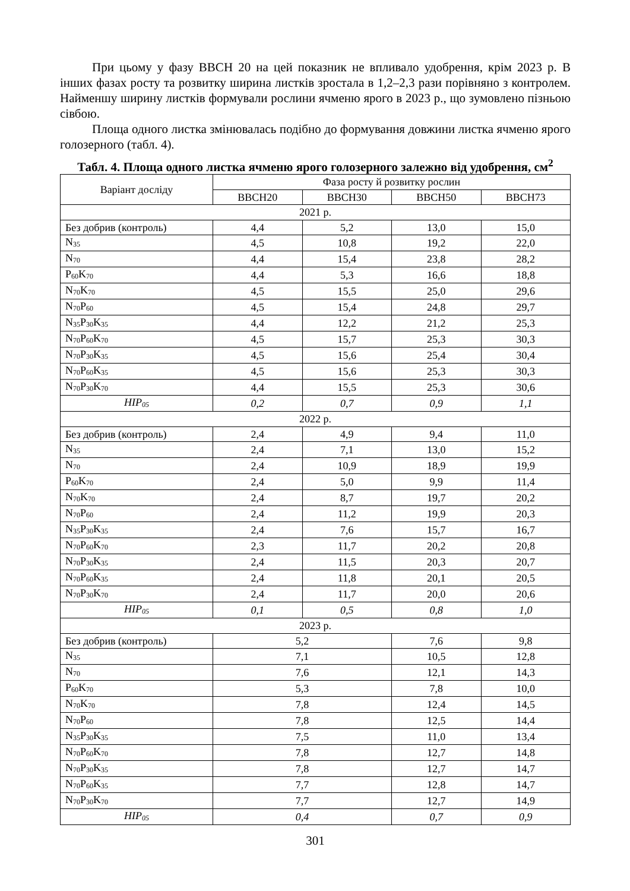При цьому у фазу ВВСН 20 на цей показник не впливало удобрення, крім 2023 р. В інших фазах росту та розвитку ширина листків зростала в 1,2–2,3 рази порівняно з контролем. Найменшу ширину листків формували рослини ячменю ярого в 2023 р., що зумовлено пізньою сівбою.
Площа одного листка змінювалась подібно до формування довжини листка ячменю ярого голозерного (табл. 4).
Табл. 4. Площа одного листка ячменю ярого голозерного залежно від удобрення, см<sup>2</sup>
| Варіант досліду | Фаза росту й розвитку рослин | | | |
| --- | --- | --- | --- | --- |
| | ВВСН20 | ВВСН30 | ВВСН50 | ВВСН73 |
| 2021 р. | | | | |
| Без добрив (контроль) | 4,4 | 5,2 | 13,0 | 15,0 |
| N<sub>35</sub> | 4,5 | 10,8 | 19,2 | 22,0 |
| N<sub>70</sub> | 4,4 | 15,4 | 23,8 | 28,2 |
| P<sub>60</sub>K<sub>70</sub> | 4,4 | 5,3 | 16,6 | 18,8 |
| N<sub>70</sub>K<sub>70</sub> | 4,5 | 15,5 | 25,0 | 29,6 |
| N<sub>70</sub>P<sub>60</sub> | 4,5 | 15,4 | 24,8 | 29,7 |
| N<sub>35</sub>P<sub>30</sub>K<sub>35</sub> | 4,4 | 12,2 | 21,2 | 25,3 |
| N<sub>70</sub>P<sub>60</sub>K<sub>70</sub> | 4,5 | 15,7 | 25,3 | 30,3 |
| N<sub>70</sub>P<sub>30</sub>K<sub>35</sub> | 4,5 | 15,6 | 25,4 | 30,4 |
| N<sub>70</sub>P<sub>60</sub>K<sub>35</sub> | 4,5 | 15,6 | 25,3 | 30,3 |
| N<sub>70</sub>P<sub>30</sub>K<sub>70</sub> | 4,4 | 15,5 | 25,3 | 30,6 |
| НІР<sub>05</sub> | 0,2 | 0,7 | 0,9 | 1,1 |
| 2022 р. | | | | |
| Без добрив (контроль) | 2,4 | 4,9 | 9,4 | 11,0 |
| N<sub>35</sub> | 2,4 | 7,1 | 13,0 | 15,2 |
| N<sub>70</sub> | 2,4 | 10,9 | 18,9 | 19,9 |
| P<sub>60</sub>K<sub>70</sub> | 2,4 | 5,0 | 9,9 | 11,4 |
| N<sub>70</sub>K<sub>70</sub> | 2,4 | 8,7 | 19,7 | 20,2 |
| N<sub>70</sub>P<sub>60</sub> | 2,4 | 11,2 | 19,9 | 20,3 |
| N<sub>35</sub>P<sub>30</sub>K<sub>35</sub> | 2,4 | 7,6 | 15,7 | 16,7 |
| N<sub>70</sub>P<sub>60</sub>K<sub>70</sub> | 2,3 | 11,7 | 20,2 | 20,8 |
| N<sub>70</sub>P<sub>30</sub>K<sub>35</sub> | 2,4 | 11,5 | 20,3 | 20,7 |
| N<sub>70</sub>P<sub>60</sub>K<sub>35</sub> | 2,4 | 11,8 | 20,1 | 20,5 |
| N<sub>70</sub>P<sub>30</sub>K<sub>70</sub> | 2,4 | 11,7 | 20,0 | 20,6 |
| НІР<sub>05</sub> | 0,1 | 0,5 | 0,8 | 1,0 |
| 2023 р. | | | | |
| Без добрив (контроль) | 5,2 | | 7,6 | 9,8 |
| N<sub>35</sub> | 7,1 | | 10,5 | 12,8 |
| N<sub>70</sub> | 7,6 | | 12,1 | 14,3 |
| P<sub>60</sub>K<sub>70</sub> | 5,3 | | 7,8 | 10,0 |
| N<sub>70</sub>K<sub>70</sub> | 7,8 | | 12,4 | 14,5 |
| N<sub>70</sub>P<sub>60</sub> | 7,8 | | 12,5 | 14,4 |
| N<sub>35</sub>P<sub>30</sub>K<sub>35</sub> | 7,5 | | 11,0 | 13,4 |
| N<sub>70</sub>P<sub>60</sub>K<sub>70</sub> | 7,8 | | 12,7 | 14,8 |
| N<sub>70</sub>P<sub>30</sub>K<sub>35</sub> | 7,8 | | 12,7 | 14,7 |
| N<sub>70</sub>P<sub>60</sub>K<sub>35</sub> | 7,7 | | 12,8 | 14,7 |
| N<sub>70</sub>P<sub>30</sub>K<sub>70</sub> | 7,7 | | 12,7 | 14,9 |
| НІР<sub>05</sub> | 0,4 | | 0,7 | 0,9 |
301